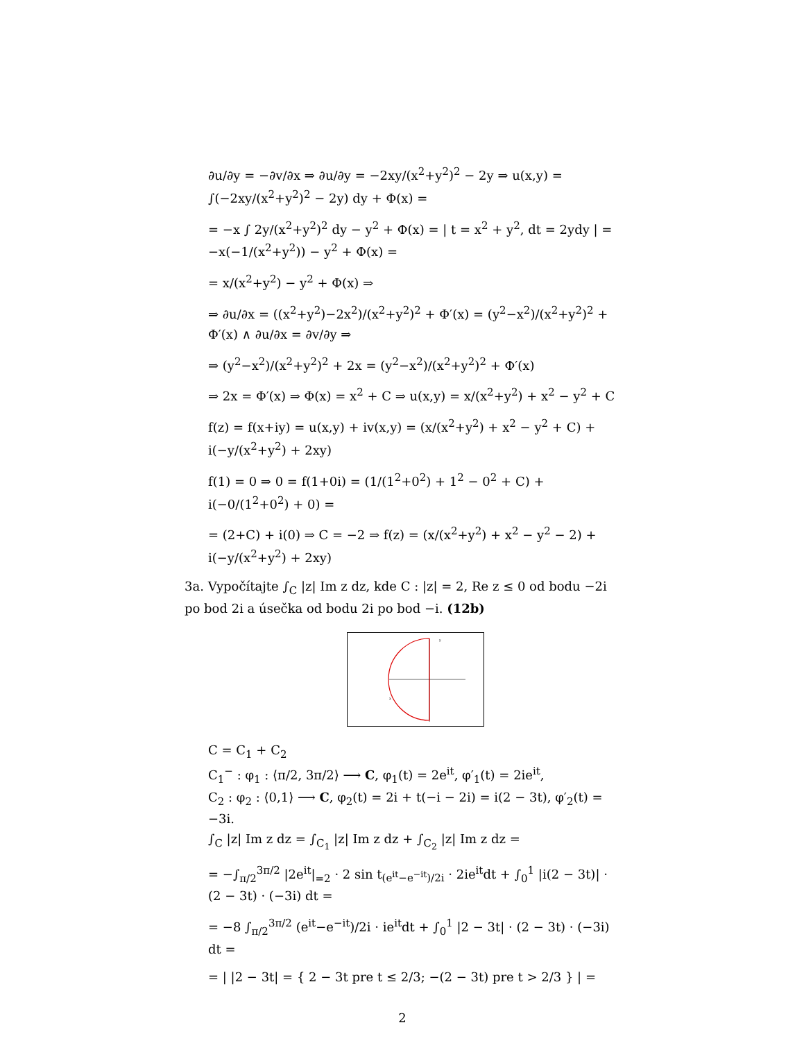∂u/∂y = −∂v/∂x ⇒ ∂u/∂y = −2xy/(x<sup>2</sup>+y<sup>2</sup>)<sup>2</sup> − 2y ⇒ u(x,y) = ∫(−2xy/(x<sup>2</sup>+y<sup>2</sup>)<sup>2</sup> − 2y) dy + Φ(x) =
= −x ∫ 2y/(x<sup>2</sup>+y<sup>2</sup>)<sup>2</sup> dy − y<sup>2</sup> + Φ(x) = | t = x<sup>2</sup> + y<sup>2</sup>, dt = 2ydy | = −x(−1/(x<sup>2</sup>+y<sup>2</sup>)) − y<sup>2</sup> + Φ(x) =
= x/(x<sup>2</sup>+y<sup>2</sup>) − y<sup>2</sup> + Φ(x) ⇒
⇒ ∂u/∂x = ((x<sup>2</sup>+y<sup>2</sup>)−2x<sup>2</sup>)/(x<sup>2</sup>+y<sup>2</sup>)<sup>2</sup> + Φ′(x) = (y<sup>2</sup>−x<sup>2</sup>)/(x<sup>2</sup>+y<sup>2</sup>)<sup>2</sup> + Φ′(x) ∧ ∂u/∂x = ∂v/∂y ⇒
⇒ (y<sup>2</sup>−x<sup>2</sup>)/(x<sup>2</sup>+y<sup>2</sup>)<sup>2</sup> + 2x = (y<sup>2</sup>−x<sup>2</sup>)/(x<sup>2</sup>+y<sup>2</sup>)<sup>2</sup> + Φ′(x)
⇒ 2x = Φ′(x) ⇒ Φ(x) = x<sup>2</sup> + C ⇒ u(x,y) = x/(x<sup>2</sup>+y<sup>2</sup>) + x<sup>2</sup> − y<sup>2</sup> + C
f(z) = f(x+iy) = u(x,y) + iv(x,y) = (x/(x<sup>2</sup>+y<sup>2</sup>) + x<sup>2</sup> − y<sup>2</sup> + C) + i(−y/(x<sup>2</sup>+y<sup>2</sup>) + 2xy)
f(1) = 0 ⇒ 0 = f(1+0i) = (1/(1<sup>2</sup>+0<sup>2</sup>) + 1<sup>2</sup> − 0<sup>2</sup> + C) + i(−0/(1<sup>2</sup>+0<sup>2</sup>) + 0) =
= (2+C) + i(0) ⇒ C = −2 ⇒ f(z) = (x/(x<sup>2</sup>+y<sup>2</sup>) + x<sup>2</sup> − y<sup>2</sup> − 2) + i(−y/(x<sup>2</sup>+y<sup>2</sup>) + 2xy)
3a. Vypočítajte ∫<sub>C</sub> |z| Im z dz, kde C : |z| = 2, Re z ≤ 0 od bodu −2i po bod 2i a úsečka od bodu 2i po bod −i. (12b)
y
x
C = C<sub>1</sub> + C<sub>2</sub>
C<sub>1</sub><sup>−</sup> : φ<sub>1</sub> : ⟨π/2, 3π/2⟩ ⟶ C, φ<sub>1</sub>(t) = 2e<sup>it</sup>, φ′<sub>1</sub>(t) = 2ie<sup>it</sup>,
C<sub>2</sub> : φ<sub>2</sub> : ⟨0,1⟩ ⟶ C, φ<sub>2</sub>(t) = 2i + t(−i − 2i) = i(2 − 3t), φ′<sub>2</sub>(t) = −3i.
∫<sub>C</sub> |z| Im z dz = ∫<sub>C<sub>1</sub></sub> |z| Im z dz + ∫<sub>C<sub>2</sub></sub> |z| Im z dz =
= −∫<sub>π/2</sub><sup>3π/2</sup> |2e<sup>it</sup>|<sub>=2</sub> · 2 sin t<sub>(e<sup>it</sup>−e<sup>−it</sup>)/2i</sub> · 2ie<sup>it</sup>dt + ∫<sub>0</sub><sup>1</sup> |i(2 − 3t)| · (2 − 3t) · (−3i) dt =
= −8 ∫<sub>π/2</sub><sup>3π/2</sup> (e<sup>it</sup>−e<sup>−it</sup>)/2i · ie<sup>it</sup>dt + ∫<sub>0</sub><sup>1</sup> |2 − 3t| · (2 − 3t) · (−3i) dt =
= | |2 − 3t| = { 2 − 3t pre t ≤ 2/3; −(2 − 3t) pre t > 2/3 } | =
2